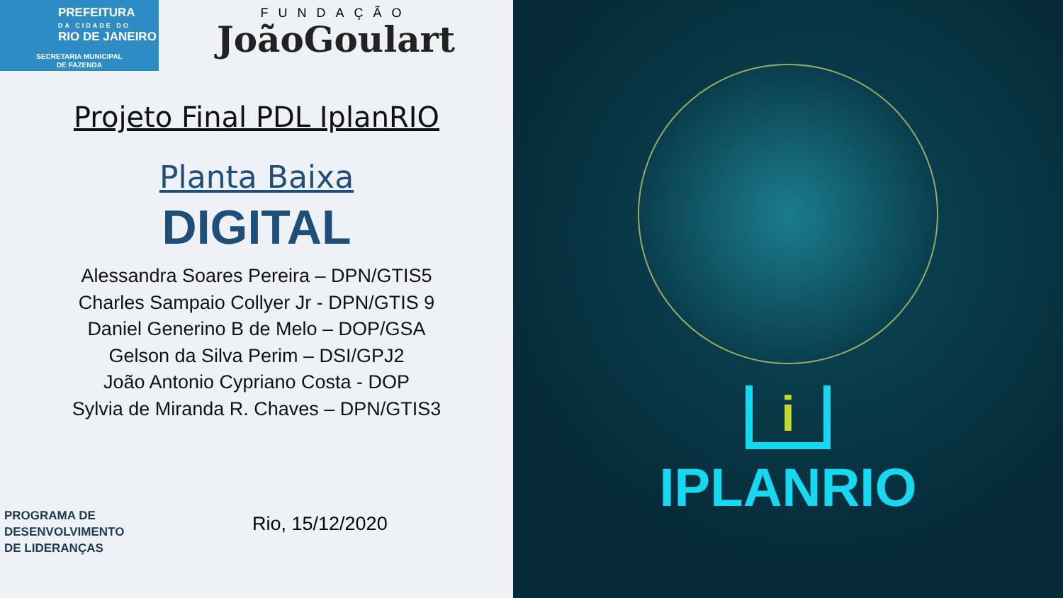PREFEITURA
DA CIDADE DO
RIO DE JANEIRO
SECRETARIA MUNICIPAL
DE FAZENDA
FUNDAÇÃO
JoãoGoulart
Projeto Final PDL IplanRIO
Planta Baixa
DIGITAL
Alessandra Soares Pereira – DPN/GTIS5
Charles Sampaio Collyer Jr - DPN/GTIS 9
Daniel Generino B de Melo – DOP/GSA
Gelson da Silva Perim – DSI/GPJ2
João Antonio Cypriano Costa - DOP
Sylvia de Miranda R. Chaves – DPN/GTIS3
PROGRAMA DE
DESENVOLVIMENTO
DE LIDERANÇAS
Rio, 15/12/2020
i
IPLANRIO